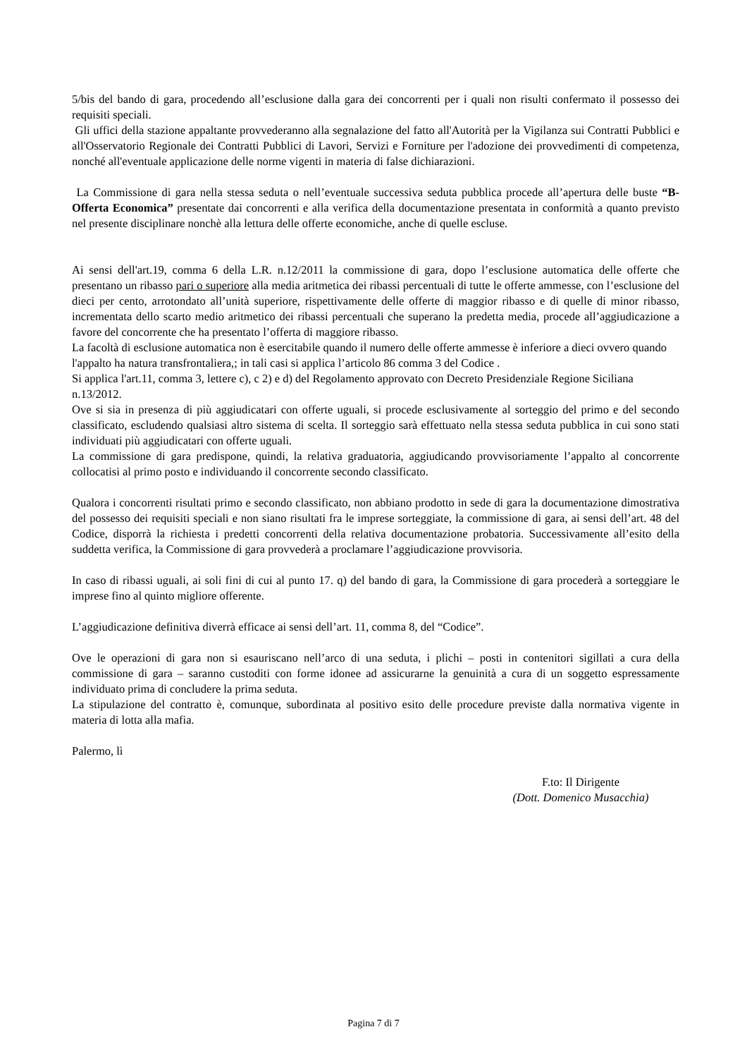5/bis del bando di gara, procedendo all’esclusione dalla gara dei concorrenti per i quali non risulti confermato il possesso dei requisiti speciali.
Gli uffici della stazione appaltante provvederanno alla segnalazione del fatto all'Autorità per la Vigilanza sui Contratti Pubblici e all'Osservatorio Regionale dei Contratti Pubblici di Lavori, Servizi e Forniture per l'adozione dei provvedimenti di competenza, nonché all'eventuale applicazione delle norme vigenti in materia di false dichiarazioni.
La Commissione di gara nella stessa seduta o nell’eventuale successiva seduta pubblica procede all’apertura delle buste “B- Offerta Economica” presentate dai concorrenti e alla verifica della documentazione presentata in conformità a quanto previsto nel presente disciplinare nonchè alla lettura delle offerte economiche, anche di quelle escluse.
Ai sensi dell'art.19, comma 6 della L.R. n.12/2011 la commissione di gara, dopo l’esclusione automatica delle offerte che presentano un ribasso pari o superiore alla media aritmetica dei ribassi percentuali di tutte le offerte ammesse, con l’esclusione del dieci per cento, arrotondato all’unità superiore, rispettivamente delle offerte di maggior ribasso e di quelle di minor ribasso, incrementata dello scarto medio aritmetico dei ribassi percentuali che superano la predetta media, procede all’aggiudicazione a favore del concorrente che ha presentato l’offerta di maggiore ribasso.
La facoltà di esclusione automatica non è esercitabile quando il numero delle offerte ammesse è inferiore a dieci ovvero quando l'appalto ha natura transfrontaliera,; in tali casi si applica l’articolo 86 comma 3 del Codice .
Si applica l'art.11, comma 3, lettere c), c 2) e d) del Regolamento approvato con Decreto Presidenziale Regione Siciliana n.13/2012.
Ove si sia in presenza di più aggiudicatari con offerte uguali, si procede esclusivamente al sorteggio del primo e del secondo classificato, escludendo qualsiasi altro sistema di scelta. Il sorteggio sarà effettuato nella stessa seduta pubblica in cui sono stati individuati più aggiudicatari con offerte uguali.
La commissione di gara predispone, quindi, la relativa graduatoria, aggiudicando provvisoriamente l’appalto al concorrente collocatisi al primo posto e individuando il concorrente secondo classificato.
Qualora i concorrenti risultati primo e secondo classificato, non abbiano prodotto in sede di gara la documentazione dimostrativa del possesso dei requisiti speciali e non siano risultati fra le imprese sorteggiate, la commissione di gara, ai sensi dell’art. 48 del Codice, disporrà la richiesta i predetti concorrenti della relativa documentazione probatoria. Successivamente all’esito della suddetta verifica, la Commissione di gara provvederà a proclamare l’aggiudicazione provvisoria.
In caso di ribassi uguali, ai soli fini di cui al punto 17. q) del bando di gara, la Commissione di gara procederà a sorteggiare le imprese fino al quinto migliore offerente.
L’aggiudicazione definitiva diverrà efficace ai sensi dell’art. 11, comma 8, del “Codice”.
Ove le operazioni di gara non si esauriscano nell’arco di una seduta, i plichi – posti in contenitori sigillati a cura della commissione di gara – saranno custoditi con forme idonee ad assicurarne la genuinità a cura di un soggetto espressamente individuato prima di concludere la prima seduta.
La stipulazione del contratto è, comunque, subordinata al positivo esito delle procedure previste dalla normativa vigente in materia di lotta alla mafia.
Palermo, lì
F.to: Il Dirigente
(Dott. Domenico Musacchia)
Pagina 7 di 7